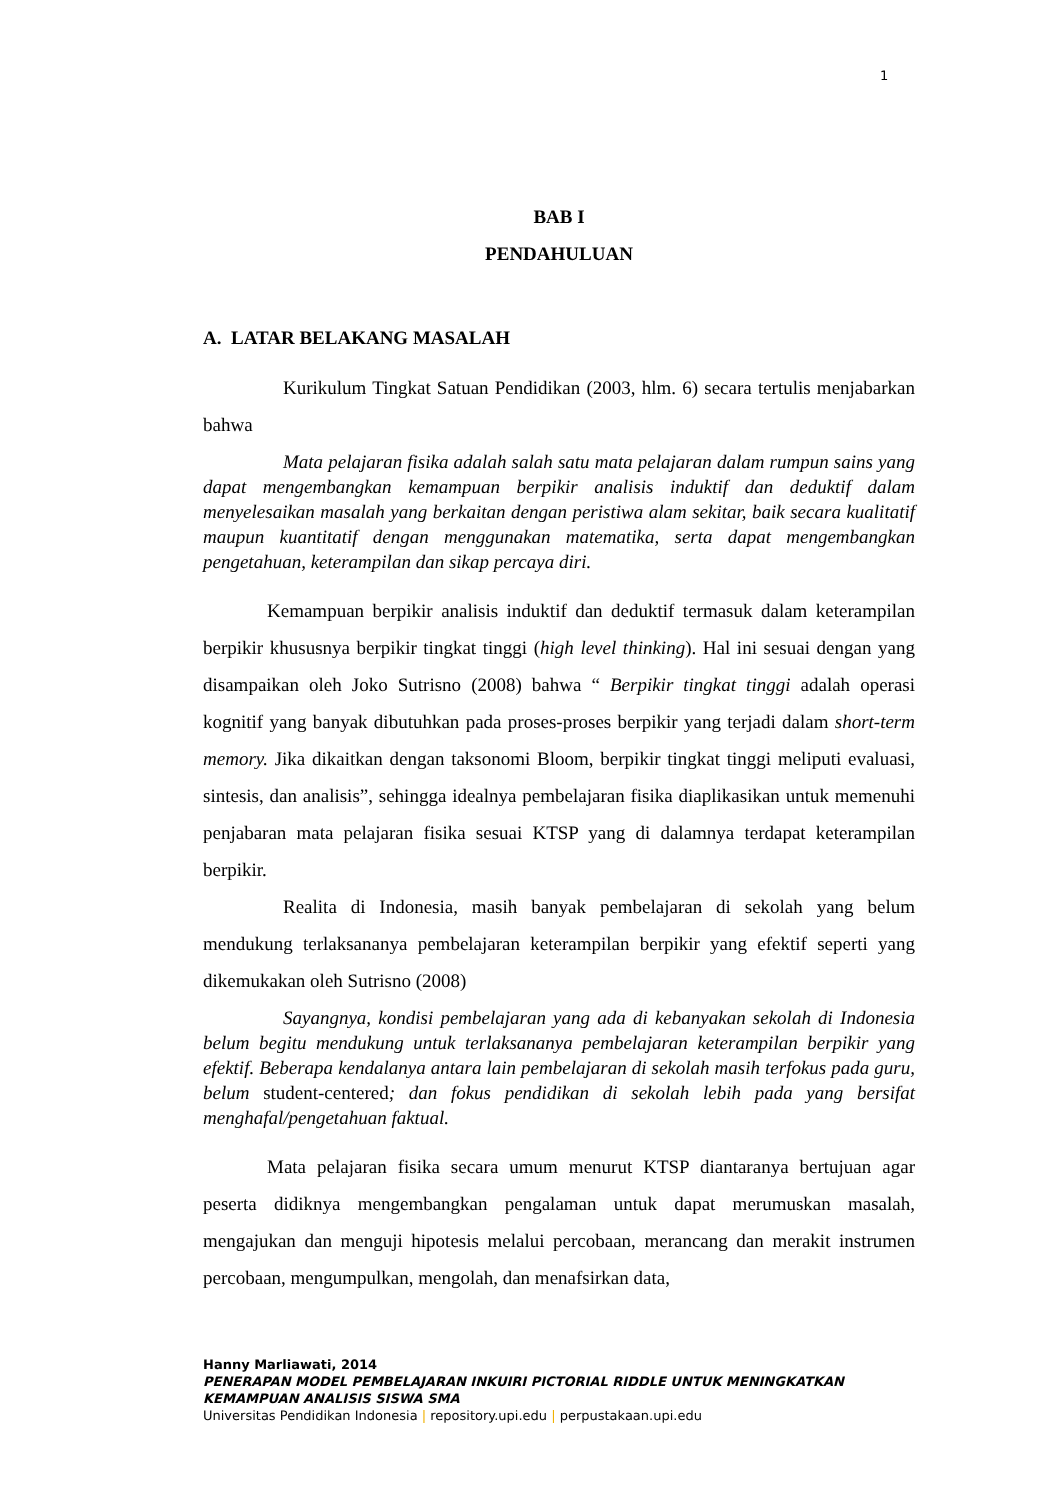1
BAB I
PENDAHULUAN
A. LATAR BELAKANG MASALAH
Kurikulum Tingkat Satuan Pendidikan (2003, hlm. 6) secara tertulis menjabarkan bahwa
Mata pelajaran fisika adalah salah satu mata pelajaran dalam rumpun sains yang dapat mengembangkan kemampuan berpikir analisis induktif dan deduktif dalam menyelesaikan masalah yang berkaitan dengan peristiwa alam sekitar, baik secara kualitatif maupun kuantitatif dengan menggunakan matematika, serta dapat mengembangkan pengetahuan, keterampilan dan sikap percaya diri.
Kemampuan berpikir analisis induktif dan deduktif termasuk dalam keterampilan berpikir khususnya berpikir tingkat tinggi (high level thinking). Hal ini sesuai dengan yang disampaikan oleh Joko Sutrisno (2008) bahwa “ Berpikir tingkat tinggi adalah operasi kognitif yang banyak dibutuhkan pada proses-proses berpikir yang terjadi dalam short-term memory. Jika dikaitkan dengan taksonomi Bloom, berpikir tingkat tinggi meliputi evaluasi, sintesis, dan analisis”, sehingga idealnya pembelajaran fisika diaplikasikan untuk memenuhi penjabaran mata pelajaran fisika sesuai KTSP yang di dalamnya terdapat keterampilan berpikir.
Realita di Indonesia, masih banyak pembelajaran di sekolah yang belum mendukung terlaksananya pembelajaran keterampilan berpikir yang efektif seperti yang dikemukakan oleh Sutrisno (2008)
Sayangnya, kondisi pembelajaran yang ada di kebanyakan sekolah di Indonesia belum begitu mendukung untuk terlaksananya pembelajaran keterampilan berpikir yang efektif. Beberapa kendalanya antara lain pembelajaran di sekolah masih terfokus pada guru, belum student-centered; dan fokus pendidikan di sekolah lebih pada yang bersifat menghafal/pengetahuan faktual.
Mata pelajaran fisika secara umum menurut KTSP diantaranya bertujuan agar peserta didiknya mengembangkan pengalaman untuk dapat merumuskan masalah, mengajukan dan menguji hipotesis melalui percobaan, merancang dan merakit instrumen percobaan, mengumpulkan, mengolah, dan menafsirkan data,
Hanny Marliawati, 2014
PENERAPAN MODEL PEMBELAJARAN INKUIRI PICTORIAL RIDDLE UNTUK MENINGKATKAN
KEMAMPUAN ANALISIS SISWA SMA
Universitas Pendidikan Indonesia | repository.upi.edu | perpustakaan.upi.edu